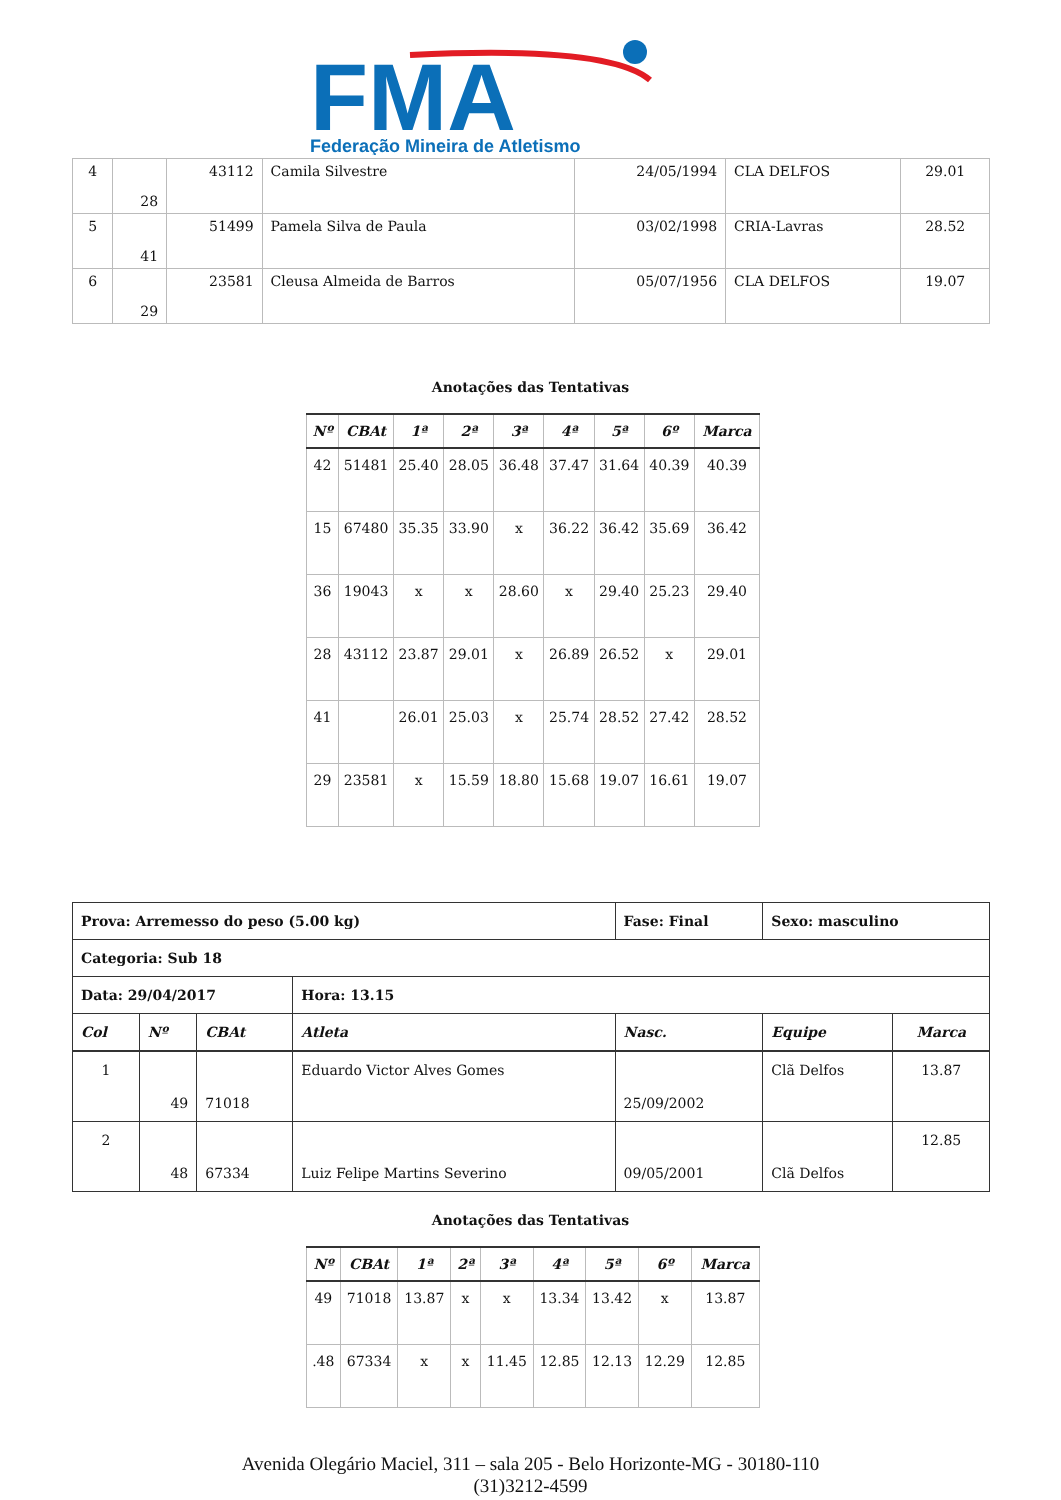FMA
Federação Mineira de Atletismo
| 4 | 28 | 43112 | Camila Silvestre | 24/05/1994 | CLA DELFOS | 29.01 |
| 5 | 41 | 51499 | Pamela Silva de Paula | 03/02/1998 | CRIA-Lavras | 28.52 |
| 6 | 29 | 23581 | Cleusa Almeida de Barros | 05/07/1956 | CLA DELFOS | 19.07 |
Anotações das Tentativas
| Nº | CBAt | 1ª | 2ª | 3ª | 4ª | 5ª | 6º | Marca |
| --- | --- | --- | --- | --- | --- | --- | --- | --- |
| 42 | 51481 | 25.40 | 28.05 | 36.48 | 37.47 | 31.64 | 40.39 | 40.39 |
| 15 | 67480 | 35.35 | 33.90 | x | 36.22 | 36.42 | 35.69 | 36.42 |
| 36 | 19043 | x | x | 28.60 | x | 29.40 | 25.23 | 29.40 |
| 28 | 43112 | 23.87 | 29.01 | x | 26.89 | 26.52 | x | 29.01 |
| 41 | | 26.01 | 25.03 | x | 25.74 | 28.52 | 27.42 | 28.52 |
| 29 | 23581 | x | 15.59 | 18.80 | 15.68 | 19.07 | 16.61 | 19.07 |
| Prova: Arremesso do peso (5.00 kg) | | | | Fase: Final | Sexo: masculino | |
| Categoria: Sub 18 | | | | | | |
| Data: 29/04/2017 | | | Hora: 13.15 | | | |
| Col | Nº | CBAt | Atleta | Nasc. | Equipe | Marca |
| 1 | 49 | 71018 | Eduardo Victor Alves Gomes | 25/09/2002 | Clã Delfos | 13.87 |
| 2 | 48 | 67334 | Luiz Felipe Martins Severino | 09/05/2001 | Clã Delfos | 12.85 |
Anotações das Tentativas
| Nº | CBAt | 1ª | 2ª | 3ª | 4ª | 5ª | 6º | Marca |
| --- | --- | --- | --- | --- | --- | --- | --- | --- |
| 49 | 71018 | 13.87 | x | x | 13.34 | 13.42 | x | 13.87 |
| .48 | 67334 | x | x | 11.45 | 12.85 | 12.13 | 12.29 | 12.85 |
Avenida Olegário Maciel, 311 – sala 205 - Belo Horizonte-MG - 30180-110
(31)3212-4599